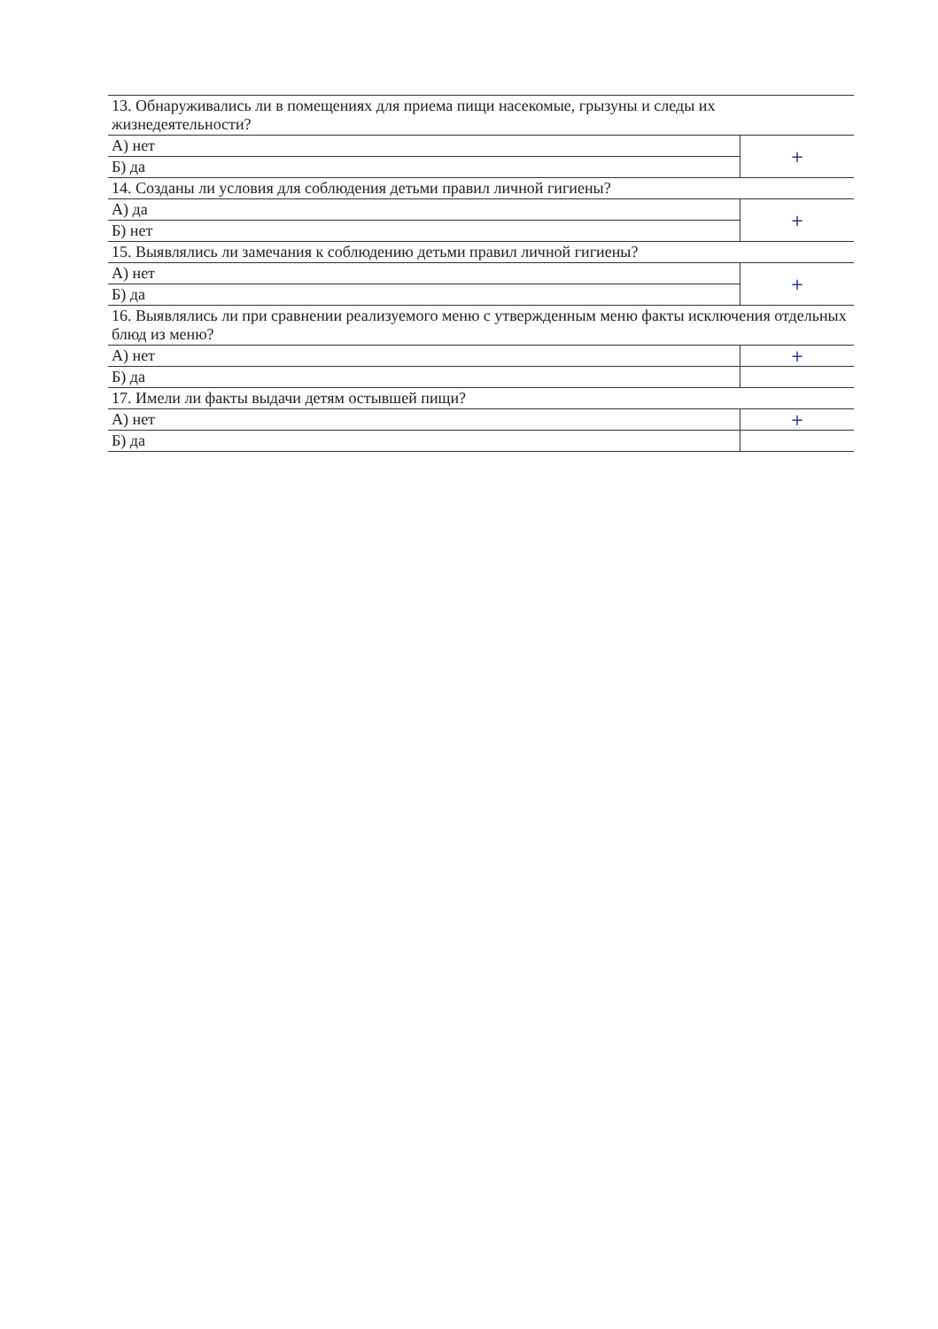| 13. Обнаруживались ли в помещениях для приема пищи насекомые, грызуны и следы их жизнедеятельности? | |
| А) нет | + |
| Б) да | |
| 14. Созданы ли условия для соблюдения детьми правил личной гигиены? | |
| А) да | + |
| Б) нет | |
| 15. Выявлялись ли замечания к соблюдению детьми правил личной гигиены? | |
| А) нет | + |
| Б) да | |
| 16. Выявлялись ли при сравнении реализуемого меню с утвержденным меню факты исключения отдельных блюд из меню? | |
| А) нет | + |
| Б) да | |
| 17. Имели ли факты выдачи детям остывшей пищи? | |
| А) нет | + |
| Б) да | |